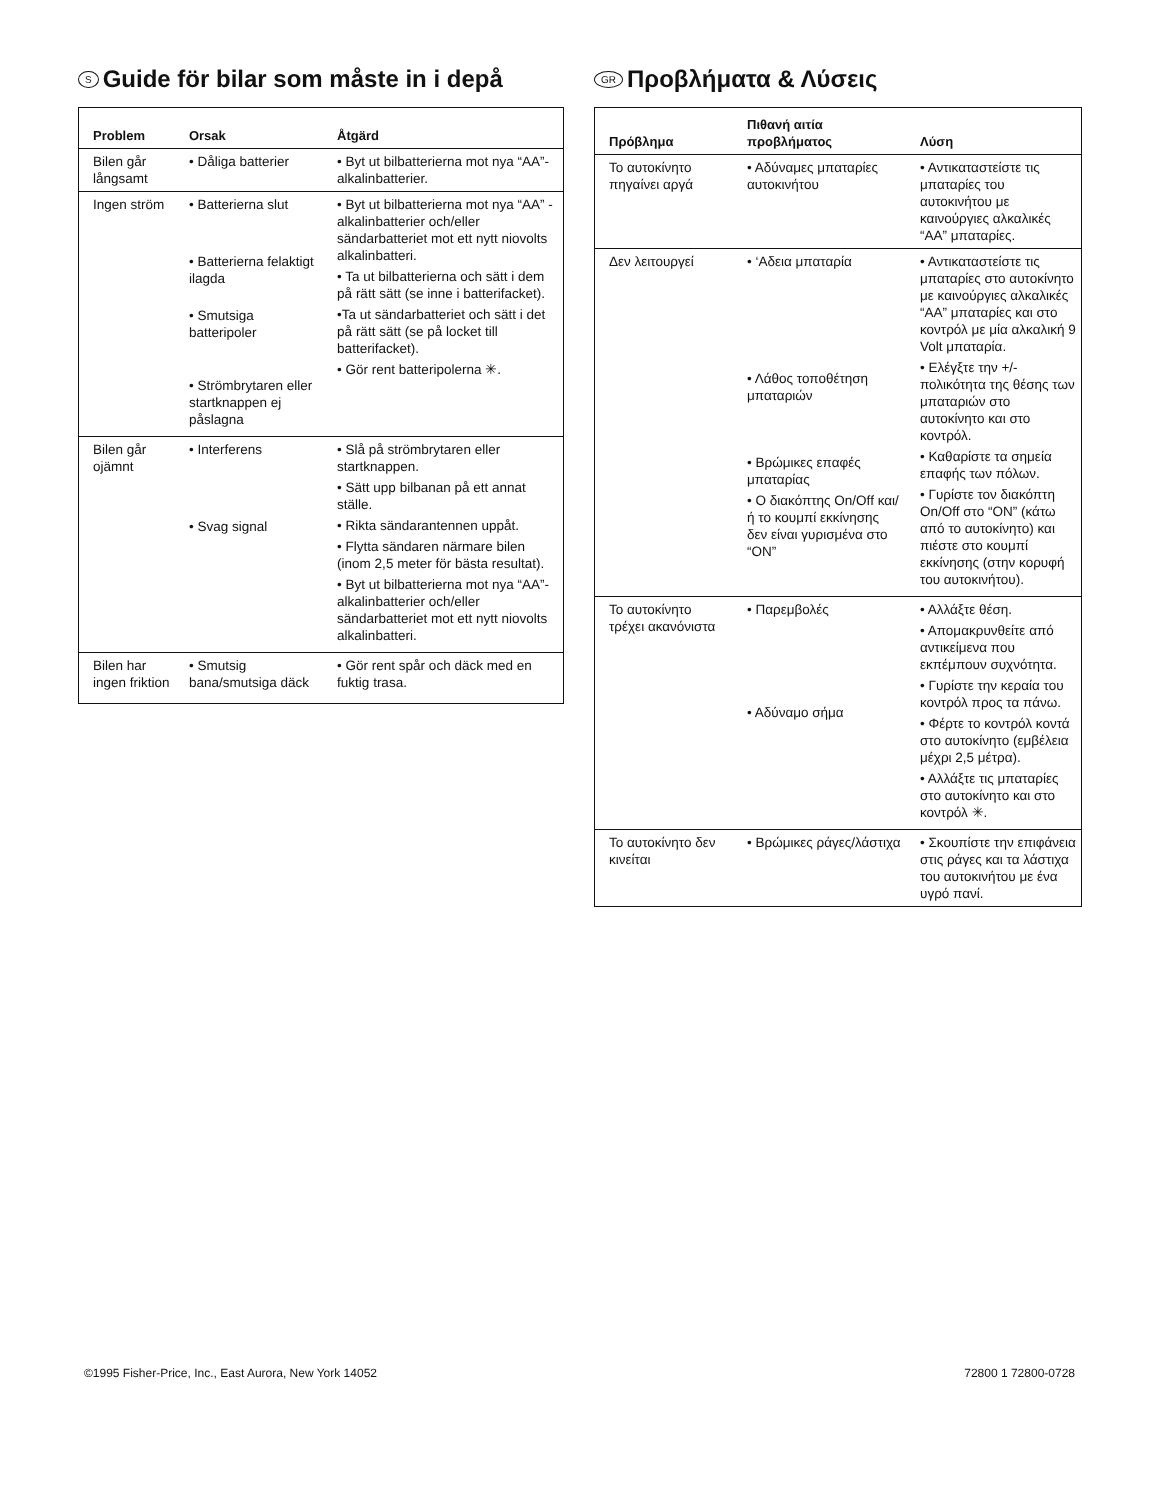S Guide för bilar som måste in i depå
| Problem | Orsak | Åtgärd |
| --- | --- | --- |
| Bilen går långsamt | • Dåliga batterier | • Byt ut bilbatterierna mot nya “AA”-alkalinbatterier. |
| Ingen ström | • Batterierna slut • Batterierna felaktigt ilagda • Smutsiga batteripoler • Strömbrytaren eller startknappen ej påslagna | • Byt ut bilbatterierna mot nya “AA” -alkalinbatterier och/eller sändarbatteriet mot ett nytt niovolts alkalinbatteri. • Ta ut bilbatterierna och sätt i dem på rätt sätt (se inne i batterifacket). •Ta ut sändarbatteriet och sätt i det på rätt sätt (se på locket till batterifacket). • Gör rent batteripolerna ✳. |
| Bilen går ojämnt | • Interferens • Svag signal | • Slå på strömbrytaren eller startknappen. • Sätt upp bilbanan på ett annat ställe. • Rikta sändarantennen uppåt. • Flytta sändaren närmare bilen (inom 2,5 meter för bästa resultat). • Byt ut bilbatterierna mot nya “AA”-alkalinbatterier och/eller sändarbatteriet mot ett nytt niovolts alkalinbatteri. |
| Bilen har ingen friktion | • Smutsig bana/smutsiga däck | • Gör rent spår och däck med en fuktig trasa. |
GR Προβλήματα & Λύσεις
| Πρόβλημα | Πιθανή αιτία προβλήματος | Λύση |
| --- | --- | --- |
| Το αυτοκίνητο πηγαίνει αργά | • Αδύναμες μπαταρίες αυτοκινήτου | • Αντικαταστείστε τις μπαταρίες του αυτοκινήτου με καινούργιες αλκαλικές “AA” μπαταρίες. |
| Δεν λειτουργεί | • ‘Αδεια μπαταρία • Λάθος τοποθέτηση μπαταριών • Βρώμικες επαφές μπαταρίας • Ο διακόπτης On/Off και/ή το κουμπί εκκίνησης δεν είναι γυρισμένα στο “ON” | • Αντικαταστείστε τις μπαταρίες στο αυτοκίνητο με καινούργιες αλκαλικές “AA” μπαταρίες και στο κοντρόλ με μία αλκαλική 9 Volt μπαταρία. • Ελέγξτε την +/- πολικότητα της θέσης των μπαταριών στο αυτοκίνητο και στο κοντρόλ. • Καθαρίστε τα σημεία επαφής των πόλων. • Γυρίστε τον διακόπτη On/Off στο “ON” (κάτω από το αυτοκίνητο) και πιέστε στο κουμπί εκκίνησης (στην κορυφή του αυτοκινήτου). |
| Το αυτοκίνητο τρέχει ακανόνιστα | • Παρεμβολές • Αδύναμο σήμα | • Αλλάξτε θέση. • Απομακρυνθείτε από αντικείμενα που εκπέμπουν συχνότητα. • Γυρίστε την κεραία του κοντρόλ προς τα πάνω. • Φέρτε το κοντρόλ κοντά στο αυτοκίνητο (εμβέλεια μέχρι 2,5 μέτρα). • Αλλάξτε τις μπαταρίες στο αυτοκίνητο και στο κοντρόλ ✳. |
| Το αυτοκίνητο δεν κινείται | • Βρώμικες ράγες/λάστιχα | • Σκουπίστε την επιφάνεια στις ράγες και τα λάστιχα του αυτοκινήτου με ένα υγρό πανί. |
©1995 Fisher-Price, Inc., East Aurora, New York 14052 72800 1 72800-0728